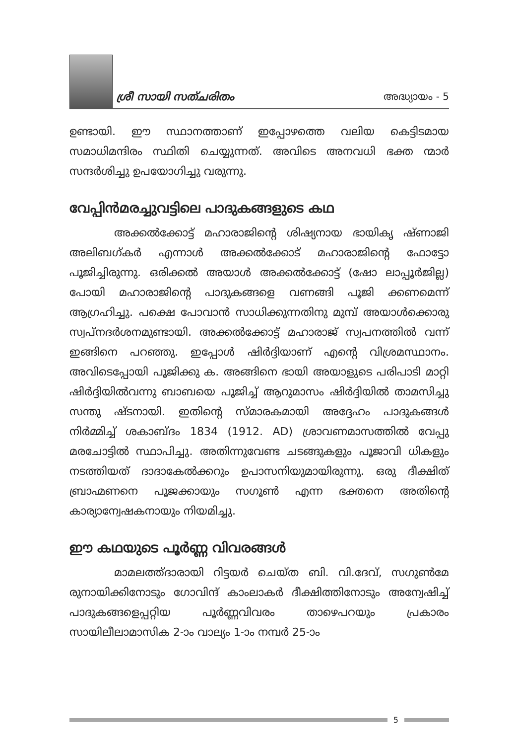ശ്രീ സായി സത്ചരിതം അദ്ധ്യായം - 5
ഉണ്ടായി. ഈ സ്ഥാനത്താണ് ഇപ്പോഴത്തെ വലിയ കെട്ടിടമായ സമാധിമന്ദിരം സ്ഥിതി ചെയ്യുന്നത്. അവിടെ അനവധി ഭക്ത ന്മാർ സന്ദർശിച്ചു ഉപയോഗിച്ചു വരുന്നു.
വേപ്പിൻമരച്ചുവട്ടിലെ പാദുകങ്ങളുടെ കഥ
അക്കൽക്കോട്ട് മഹാരാജിന്റെ ശിഷ്യനായ ഭായികൃ ഷ്ണാജി അലിബഗ്കർ എന്നാൾ അക്കൽക്കോട് മഹാരാജിന്റെ ഫോട്ടോ പൂജിച്ചിരുന്നു. ഒരിക്കൽ അയാൾ അക്കൽക്കോട്ട് (ഷോ ലാപ്പൂർജില്ല) പോയി മഹാരാജിന്റെ പാദുകങ്ങളെ വണങ്ങി പൂജി ക്കണമെന്ന് ആഗ്രഹിച്ചു. പക്ഷെ പോവാൻ സാധിക്കുന്നതിനു മുമ്പ് അയാൾക്കൊരു സ്വപ്നദർശനമുണ്ടായി. അക്കൽക്കോട്ട് മഹാരാജ് സ്വപനത്തിൽ വന്ന് ഇങ്ങിനെ പറഞ്ഞു. ഇപ്പോൾ ഷിർദ്ദിയാണ് എന്റെ വിശ്രമസ്ഥാനം. അവിടെപ്പോയി പൂജിക്കു ക. അങ്ങിനെ ഭായി അയാളുടെ പരിപാടി മാറ്റി ഷിർദ്ദിയിൽവന്നു ബാബയെ പൂജിച്ച് ആറുമാസം ഷിർദ്ദിയിൽ താമസിച്ചു സന്തു ഷ്ടനായി. ഇതിന്റെ സ്മാരകമായി അദ്ദേഹം പാദുകങ്ങൾ നിർമ്മിച്ച് ശകാബ്ദം 1834 (1912. AD) ശ്രാവണമാസത്തിൽ വേപ്പു മരചോട്ടിൽ സ്ഥാപിച്ചു. അതിന്നുവേണ്ട ചടങ്ങുകളും പൂജാവി ധികളും നടത്തിയത് ദാദാകേൽക്കറും ഉപാസനിയുമായിരുന്നു. ഒരു ദീക്ഷിത് ബ്രാഹ്മണനെ പൂജക്കായും സഗൂൺ എന്ന ഭക്തനെ അതിന്റെ കാര്യാന്വേഷകനായും നിയമിച്ചു.
ഈ കഥയുടെ പൂർണ്ണ വിവരങ്ങൾ
മാമലത്ത്ദാരായി റിട്ടയർ ചെയ്ത ബി. വി.ദേവ്, സഗുൺമേ രുനായിക്കിനോടും ഗോവിന്ദ് കാംലാകർ ദീക്ഷിത്തിനോടും അന്വേഷിച്ച് പാദുകങ്ങളെപ്പറ്റിയ പൂർണ്ണവിവരം താഴെപറയും പ്രകാരം സായിലീലാമാസിക 2-ാം വാല്യം 1-ാം നമ്പർ 25-ാം
5